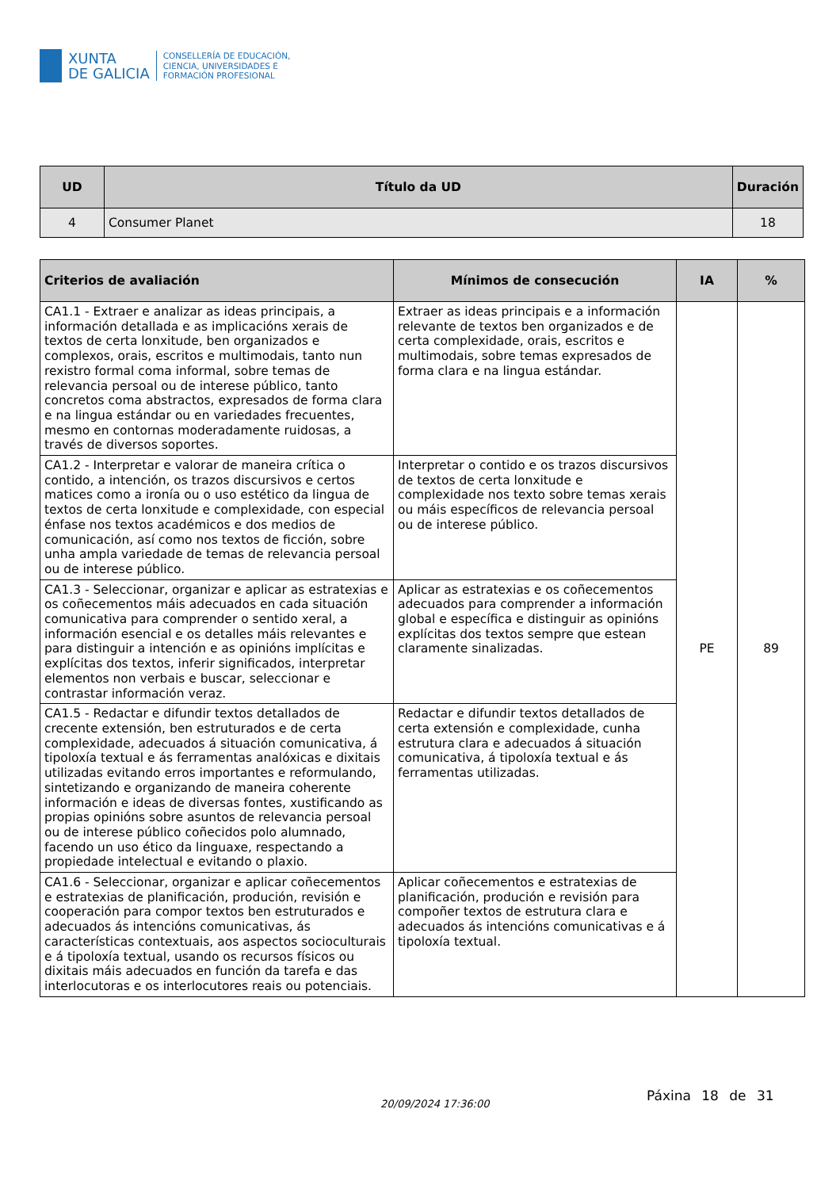XUNTA
DE GALICIA
CONSELLERÍA DE EDUCACIÓN,
CIENCIA, UNIVERSIDADES E
FORMACIÓN PROFESIONAL
| UD | Título da UD | Duración |
| --- | --- | --- |
| 4 | Consumer Planet | 18 |
| Criterios de avaliación | Mínimos de consecución | IA | % |
| --- | --- | --- | --- |
| CA1.1 - Extraer e analizar as ideas principais, a información detallada e as implicacións xerais de textos de certa lonxitude, ben organizados e complexos, orais, escritos e multimodais, tanto nun rexistro formal coma informal, sobre temas de relevancia persoal ou de interese público, tanto concretos coma abstractos, expresados de forma clara e na lingua estándar ou en variedades frecuentes, mesmo en contornas moderadamente ruidosas, a través de diversos soportes. | Extraer as ideas principais e a información relevante de textos ben organizados e de certa complexidade, orais, escritos e multimodais, sobre temas expresados de forma clara e na lingua estándar. | PE | 89 |
| CA1.2 - Interpretar e valorar de maneira crítica o contido, a intención, os trazos discursivos e certos matices como a ironía ou o uso estético da lingua de textos de certa lonxitude e complexidade, con especial énfase nos textos académicos e dos medios de comunicación, así como nos textos de ficción, sobre unha ampla variedade de temas de relevancia persoal ou de interese público. | Interpretar o contido e os trazos discursivos de textos de certa lonxitude e complexidade nos texto sobre temas xerais ou máis específicos de relevancia persoal ou de interese público. | | |
| CA1.3 - Seleccionar, organizar e aplicar as estratexias e os coñecementos máis adecuados en cada situación comunicativa para comprender o sentido xeral, a información esencial e os detalles máis relevantes e para distinguir a intención e as opinións implícitas e explícitas dos textos, inferir significados, interpretar elementos non verbais e buscar, seleccionar e contrastar información veraz. | Aplicar as estratexias e os coñecementos adecuados para comprender a información global e específica e distinguir as opinións explícitas dos textos sempre que estean claramente sinalizadas. | | |
| CA1.5 - Redactar e difundir textos detallados de crecente extensión, ben estruturados e de certa complexidade, adecuados á situación comunicativa, á tipoloxía textual e ás ferramentas analóxicas e dixitais utilizadas evitando erros importantes e reformulando, sintetizando e organizando de maneira coherente información e ideas de diversas fontes, xustificando as propias opinións sobre asuntos de relevancia persoal ou de interese público coñecidos polo alumnado, facendo un uso ético da linguaxe, respectando a propiedade intelectual e evitando o plaxio. | Redactar e difundir textos detallados de certa extensión e complexidade, cunha estrutura clara e adecuados á situación comunicativa, á tipoloxía textual e ás ferramentas utilizadas. | | |
| CA1.6 - Seleccionar, organizar e aplicar coñecementos e estratexias de planificación, produción, revisión e cooperación para compor textos ben estruturados e adecuados ás intencións comunicativas, ás características contextuais, aos aspectos socioculturais e á tipoloxía textual, usando os recursos físicos ou dixitais máis adecuados en función da tarefa e das interlocutoras e os interlocutores reais ou potenciais. | Aplicar coñecementos e estratexias de planificación, produción e revisión para compoñer textos de estrutura clara e adecuados ás intencións comunicativas e á tipoloxía textual. | | |
20/09/2024 17:36:00
Páxina 18 de 31